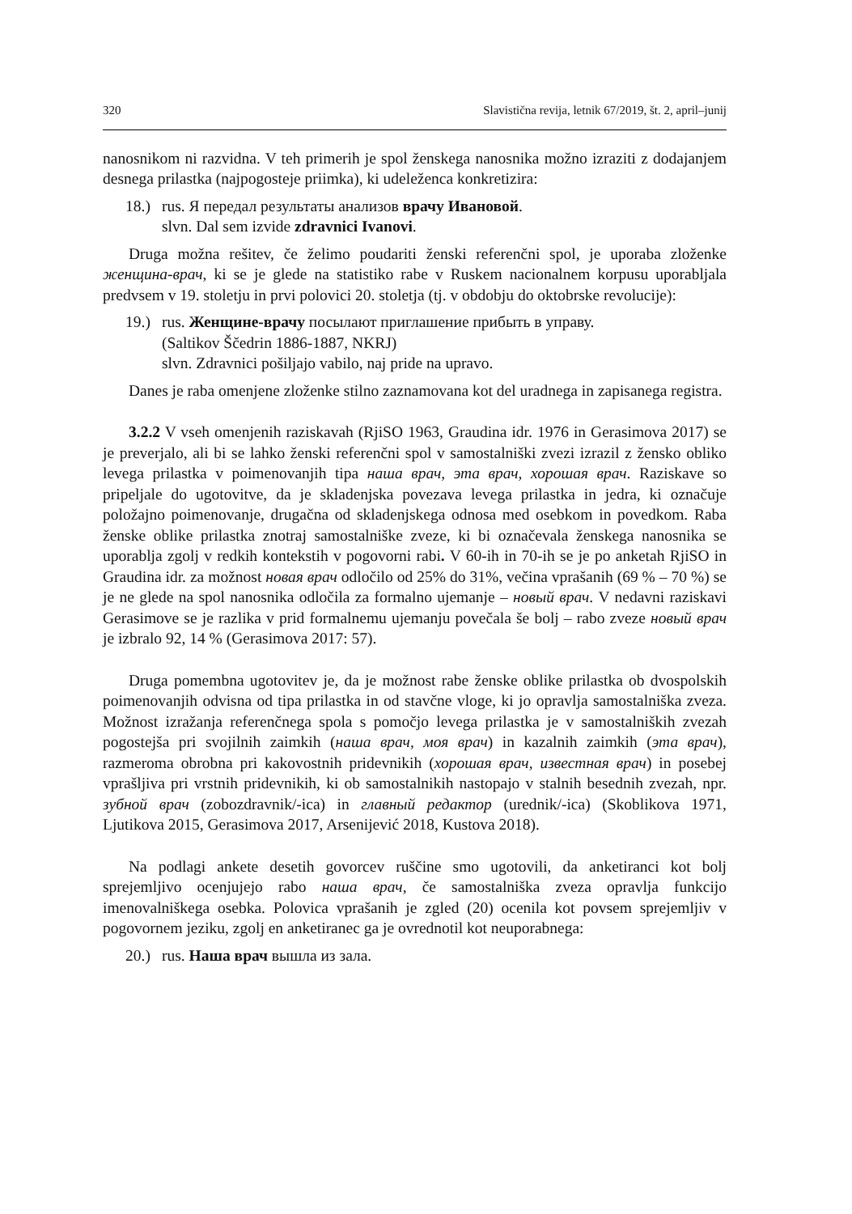320 Slavistična revija, letnik 67/2019, št. 2, april–junij
nanosnikom ni razvidna. V teh primerih je spol ženskega nanosnika možno izraziti z dodajanjem desnega prilastka (najpogosteje priimka), ki udeleženca konkretizira:
18.)
rus. Я передал результаты анализов врачу Ивановой.
slvn. Dal sem izvide zdravnici Ivanovi.
Druga možna rešitev, če želimo poudariti ženski referenčni spol, je uporaba zloženke женщина-врач, ki se je glede na statistiko rabe v Ruskem nacionalnem korpusu uporabljala predvsem v 19. stoletju in prvi polovici 20. stoletja (tj. v obdobju do oktobrske revolucije):
19.)
rus. Женщине-врачу посылают приглашение прибыть в управу.
(Saltikov Ščedrin 1886-1887, NKRJ)
slvn. Zdravnici pošiljajo vabilo, naj pride na upravo.
Danes je raba omenjene zloženke stilno zaznamovana kot del uradnega in zapisanega registra.
3.2.2 V vseh omenjenih raziskavah (RjiSO 1963, Graudina idr. 1976 in Gerasimova 2017) se je preverjalo, ali bi se lahko ženski referenčni spol v samostalniški zvezi izrazil z žensko obliko levega prilastka v poimenovanjih tipa наша врач, эта врач, хорошая врач. Raziskave so pripeljale do ugotovitve, da je skladenjska povezava levega prilastka in jedra, ki označuje položajno poimenovanje, drugačna od skladenjskega odnosa med osebkom in povedkom. Raba ženske oblike prilastka znotraj samostalniške zveze, ki bi označevala ženskega nanosnika se uporablja zgolj v redkih kontekstih v pogovorni rabi. V 60-ih in 70-ih se je po anketah RjiSO in Graudina idr. za možnost новая врач odločilo od 25% do 31%, večina vprašanih (69 % – 70 %) se je ne glede na spol nanosnika odločila za formalno ujemanje – новый врач. V nedavni raziskavi Gerasimove se je razlika v prid formalnemu ujemanju povečala še bolj – rabo zveze новый врач je izbralo 92, 14 % (Gerasimova 2017: 57).
Druga pomembna ugotovitev je, da je možnost rabe ženske oblike prilastka ob dvospolskih poimenovanjih odvisna od tipa prilastka in od stavčne vloge, ki jo opravlja samostalniška zveza. Možnost izražanja referenčnega spola s pomočjo levega prilastka je v samostalniških zvezah pogostejša pri svojilnih zaimkih (наша врач, моя врач) in kazalnih zaimkih (эта врач), razmeroma obrobna pri kakovostnih pridevnikih (хорошая врач, известная врач) in posebej vprašljiva pri vrstnih pridevnikih, ki ob samostalnikih nastopajo v stalnih besednih zvezah, npr. зубной врач (zobozdravnik/-ica) in главный редактор (urednik/-ica) (Skoblikova 1971, Ljutikova 2015, Gerasimova 2017, Arsenijević 2018, Kustova 2018).
Na podlagi ankete desetih govorcev ruščine smo ugotovili, da anketiranci kot bolj sprejemljivo ocenjujejo rabo наша врач, če samostalniška zveza opravlja funkcijo imenovalniškega osebka. Polovica vprašanih je zgled (20) ocenila kot povsem sprejemljiv v pogovornem jeziku, zgolj en anketiranec ga je ovrednotil kot neuporabnega:
20.)
rus. Наша врач вышла из зала.